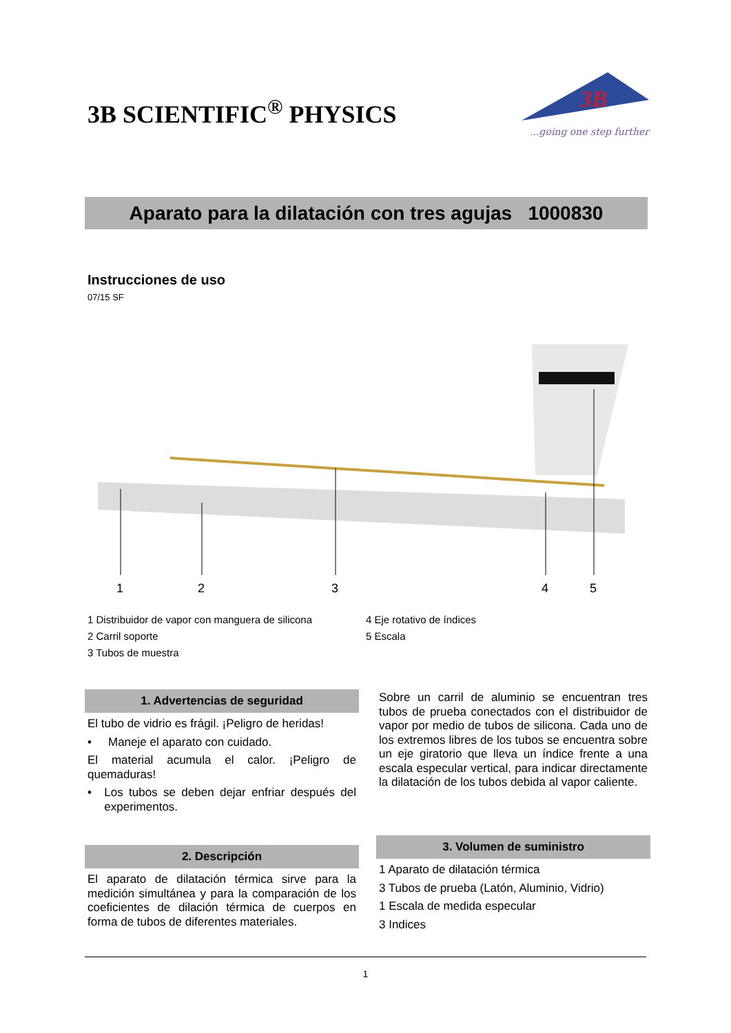3B SCIENTIFIC<sup>®</sup> PHYSICS
3B
...going one step further
Aparato para la dilatación con tres agujas 1000830
Instrucciones de uso
07/15 SF
1
2
3
4
5
1 Distribuidor de vapor con manguera de silicona
2 Carril soporte
3 Tubos de muestra
4 Eje rotativo de índices
5 Escala
1. Advertencias de seguridad
El tubo de vidrio es frágil. ¡Peligro de heridas!
• Maneje el aparato con cuidado.
El material acumula el calor. ¡Peligro de quemaduras!
• Los tubos se deben dejar enfriar después del experimentos.
2. Descripción
El aparato de dilatación térmica sirve para la medición simultánea y para la comparación de los coeficientes de dilación térmica de cuerpos en forma de tubos de diferentes materiales.
Sobre un carril de aluminio se encuentran tres tubos de prueba conectados con el distribuidor de vapor por medio de tubos de silicona. Cada uno de los extremos libres de los tubos se encuentra sobre un eje giratorio que lleva un índice frente a una escala especular vertical, para indicar directamente la dilatación de los tubos debida al vapor caliente.
3. Volumen de suministro
1 Aparato de dilatación térmica
3 Tubos de prueba (Latón, Aluminio, Vidrio)
1 Escala de medida especular
3 Indices
1